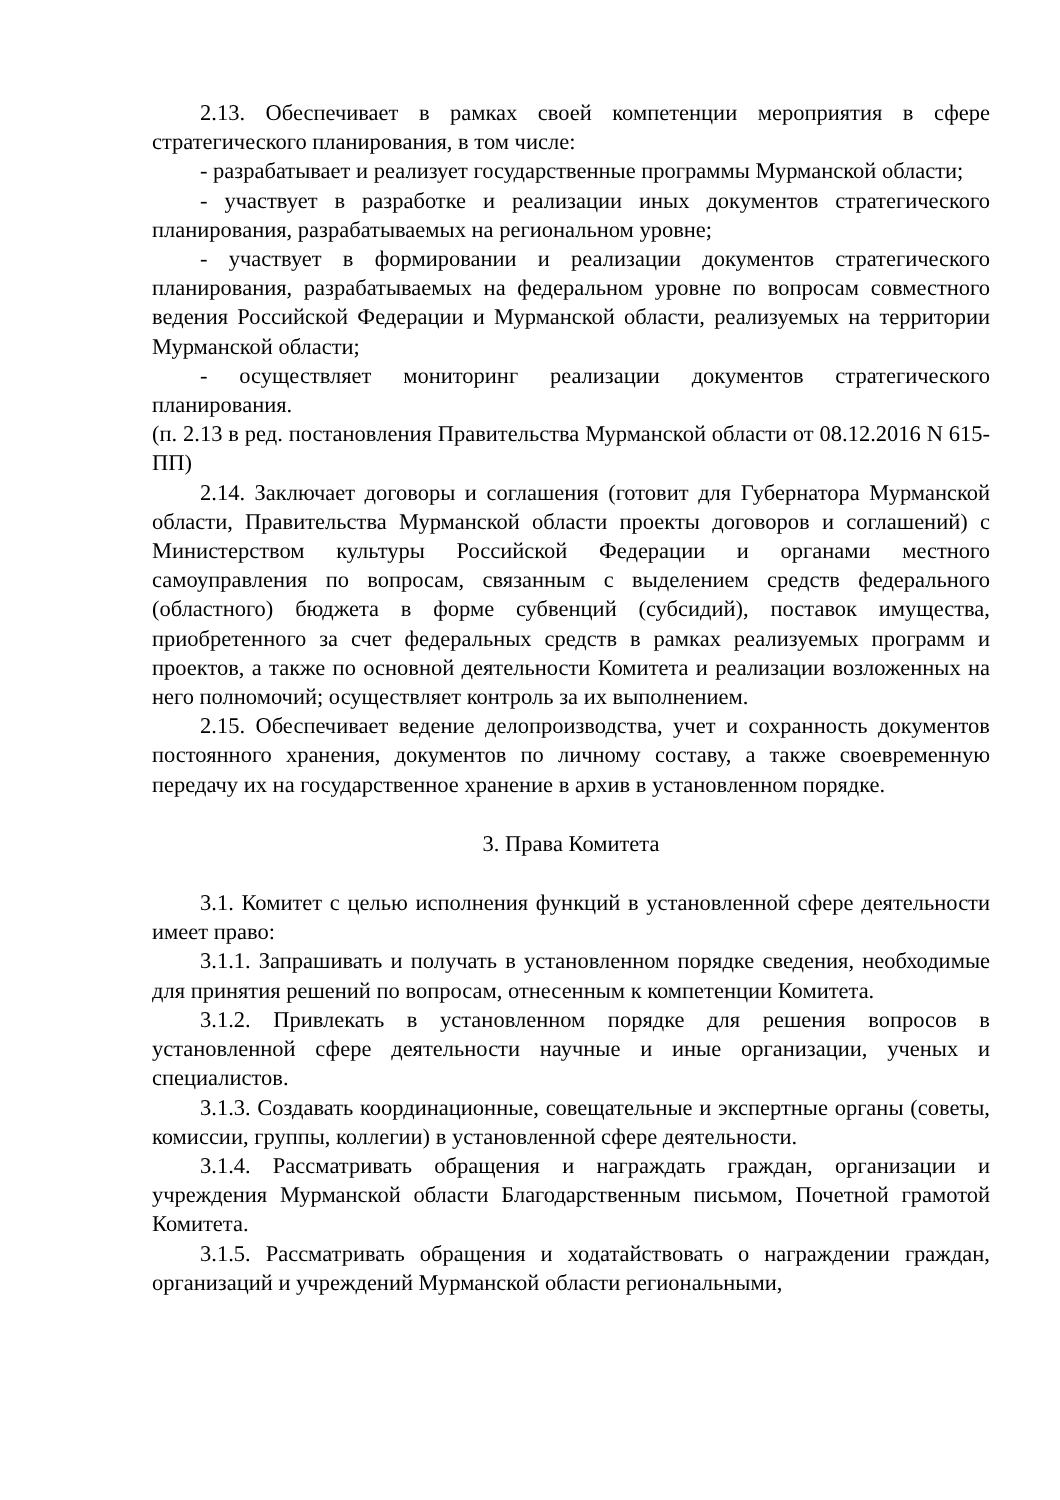2.13. Обеспечивает в рамках своей компетенции мероприятия в сфере стратегического планирования, в том числе:
- разрабатывает и реализует государственные программы Мурманской области;
- участвует в разработке и реализации иных документов стратегического планирования, разрабатываемых на региональном уровне;
- участвует в формировании и реализации документов стратегического планирования, разрабатываемых на федеральном уровне по вопросам совместного ведения Российской Федерации и Мурманской области, реализуемых на территории Мурманской области;
- осуществляет мониторинг реализации документов стратегического планирования.
(п. 2.13 в ред. постановления Правительства Мурманской области от 08.12.2016 N 615-ПП)
2.14. Заключает договоры и соглашения (готовит для Губернатора Мурманской области, Правительства Мурманской области проекты договоров и соглашений) с Министерством культуры Российской Федерации и органами местного самоуправления по вопросам, связанным с выделением средств федерального (областного) бюджета в форме субвенций (субсидий), поставок имущества, приобретенного за счет федеральных средств в рамках реализуемых программ и проектов, а также по основной деятельности Комитета и реализации возложенных на него полномочий; осуществляет контроль за их выполнением.
2.15. Обеспечивает ведение делопроизводства, учет и сохранность документов постоянного хранения, документов по личному составу, а также своевременную передачу их на государственное хранение в архив в установленном порядке.
3. Права Комитета
3.1. Комитет с целью исполнения функций в установленной сфере деятельности имеет право:
3.1.1. Запрашивать и получать в установленном порядке сведения, необходимые для принятия решений по вопросам, отнесенным к компетенции Комитета.
3.1.2. Привлекать в установленном порядке для решения вопросов в установленной сфере деятельности научные и иные организации, ученых и специалистов.
3.1.3. Создавать координационные, совещательные и экспертные органы (советы, комиссии, группы, коллегии) в установленной сфере деятельности.
3.1.4. Рассматривать обращения и награждать граждан, организации и учреждения Мурманской области Благодарственным письмом, Почетной грамотой Комитета.
3.1.5. Рассматривать обращения и ходатайствовать о награждении граждан, организаций и учреждений Мурманской области региональными,